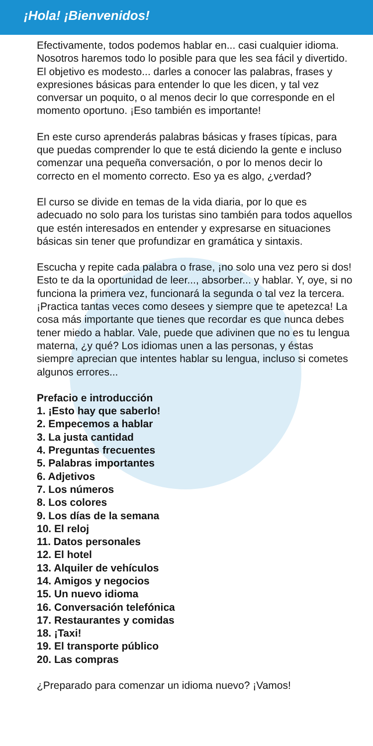¡Hola! ¡Bienvenidos!
Efectivamente, todos podemos hablar en... casi cualquier idioma. Nosotros haremos todo lo posible para que les sea fácil y divertido. El objetivo es modesto... darles a conocer las palabras, frases y expresiones básicas para entender lo que les dicen, y tal vez conversar un poquito, o al menos decir lo que corresponde en el momento oportuno. ¡Eso también es importante!
En este curso aprenderás palabras básicas y frases típicas, para que puedas comprender lo que te está diciendo la gente e incluso comenzar una pequeña conversación, o por lo menos decir lo correcto en el momento correcto. Eso ya es algo, ¿verdad?
El curso se divide en temas de la vida diaria, por lo que es adecuado no solo para los turistas sino también para todos aquellos que estén interesados en entender y expresarse en situaciones básicas sin tener que profundizar en gramática y sintaxis.
Escucha y repite cada palabra o frase, ¡no solo una vez pero si dos! Esto te da la oportunidad de leer..., absorber... y hablar. Y, oye, si no funciona la primera vez, funcionará la segunda o tal vez la tercera. ¡Practica tantas veces como desees y siempre que te apetezca! La cosa más importante que tienes que recordar es que nunca debes tener miedo a hablar. Vale, puede que adivinen que no es tu lengua materna, ¿y qué? Los idiomas unen a las personas, y éstas siempre aprecian que intentes hablar su lengua, incluso si cometes algunos errores...
Prefacio e introducción
1. ¡Esto hay que saberlo!
2. Empecemos a hablar
3. La justa cantidad
4. Preguntas frecuentes
5. Palabras importantes
6. Adjetivos
7. Los números
8. Los colores
9. Los días de la semana
10. El reloj
11. Datos personales
12. El hotel
13. Alquiler de vehículos
14. Amigos y negocios
15. Un nuevo idioma
16. Conversación telefónica
17. Restaurantes y comidas
18. ¡Taxi!
19. El transporte público
20. Las compras
¿Preparado para comenzar un idioma nuevo? ¡Vamos!